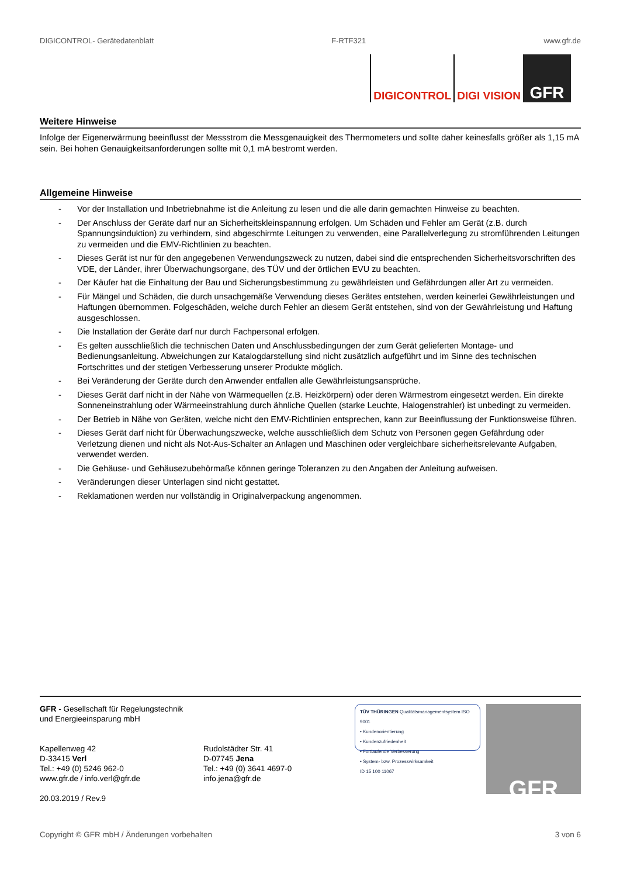DIGICONTROL- Gerätedatenblatt F-RTF321 www.gfr.de
DIGICONTROL DIGI VISION
GFR
Weitere Hinweise
Infolge der Eigenerwärmung beeinflusst der Messstrom die Messgenauigkeit des Thermometers und sollte daher keinesfalls größer als 1,15 mA sein. Bei hohen Genauigkeitsanforderungen sollte mit 0,1 mA bestromt werden.
Allgemeine Hinweise
- Vor der Installation und Inbetriebnahme ist die Anleitung zu lesen und die alle darin gemachten Hinweise zu beachten.
- Der Anschluss der Geräte darf nur an Sicherheitskleinspannung erfolgen. Um Schäden und Fehler am Gerät (z.B. durch Spannungsinduktion) zu verhindern, sind abgeschirmte Leitungen zu verwenden, eine Parallelverlegung zu stromführenden Leitungen zu vermeiden und die EMV-Richtlinien zu beachten.
- Dieses Gerät ist nur für den angegebenen Verwendungszweck zu nutzen, dabei sind die entsprechenden Sicherheitsvorschriften des VDE, der Länder, ihrer Überwachungsorgane, des TÜV und der örtlichen EVU zu beachten.
- Der Käufer hat die Einhaltung der Bau und Sicherungsbestimmung zu gewährleisten und Gefährdungen aller Art zu vermeiden.
- Für Mängel und Schäden, die durch unsachgemäße Verwendung dieses Gerätes entstehen, werden keinerlei Gewährleistungen und Haftungen übernommen. Folgeschäden, welche durch Fehler an diesem Gerät entstehen, sind von der Gewährleistung und Haftung ausgeschlossen.
- Die Installation der Geräte darf nur durch Fachpersonal erfolgen.
- Es gelten ausschließlich die technischen Daten und Anschlussbedingungen der zum Gerät gelieferten Montage- und Bedienungsanleitung. Abweichungen zur Katalogdarstellung sind nicht zusätzlich aufgeführt und im Sinne des technischen Fortschrittes und der stetigen Verbesserung unserer Produkte möglich.
- Bei Veränderung der Geräte durch den Anwender entfallen alle Gewährleistungsansprüche.
- Dieses Gerät darf nicht in der Nähe von Wärmequellen (z.B. Heizkörpern) oder deren Wärmestrom eingesetzt werden. Ein direkte Sonneneinstrahlung oder Wärmeeinstrahlung durch ähnliche Quellen (starke Leuchte, Halogenstrahler) ist unbedingt zu vermeiden.
- Der Betrieb in Nähe von Geräten, welche nicht den EMV-Richtlinien entsprechen, kann zur Beeinflussung der Funktionsweise führen.
- Dieses Gerät darf nicht für Überwachungszwecke, welche ausschließlich dem Schutz von Personen gegen Gefährdung oder Verletzung dienen und nicht als Not-Aus-Schalter an Anlagen und Maschinen oder vergleichbare sicherheitsrelevante Aufgaben, verwendet werden.
- Die Gehäuse- und Gehäusezubehörmaße können geringe Toleranzen zu den Angaben der Anleitung aufweisen.
- Veränderungen dieser Unterlagen sind nicht gestattet.
- Reklamationen werden nur vollständig in Originalverpackung angenommen.
GFR - Gesellschaft für Regelungstechnik
und Energieeinsparung mbH
Kapellenweg 42
D-33415 Verl
Tel.: +49 (0) 5246 962-0
www.gfr.de / info.verl@gfr.de
20.03.2019 / Rev.9
Rudolstädter Str. 41
D-07745 Jena
Tel.: +49 (0) 3641 4697-0
info.jena@gfr.de
TÜV THÜRINGEN Qualitätsmanagementsystem ISO 9001
• Kundenorientierung
• Kundenzufriedenheit
• Fortlaufende Verbesserung
• System- bzw. Prozesswirksamkeit
ID 15 100 11067
GFR
Copyright © GFR mbH / Änderungen vorbehalten 3 von 6